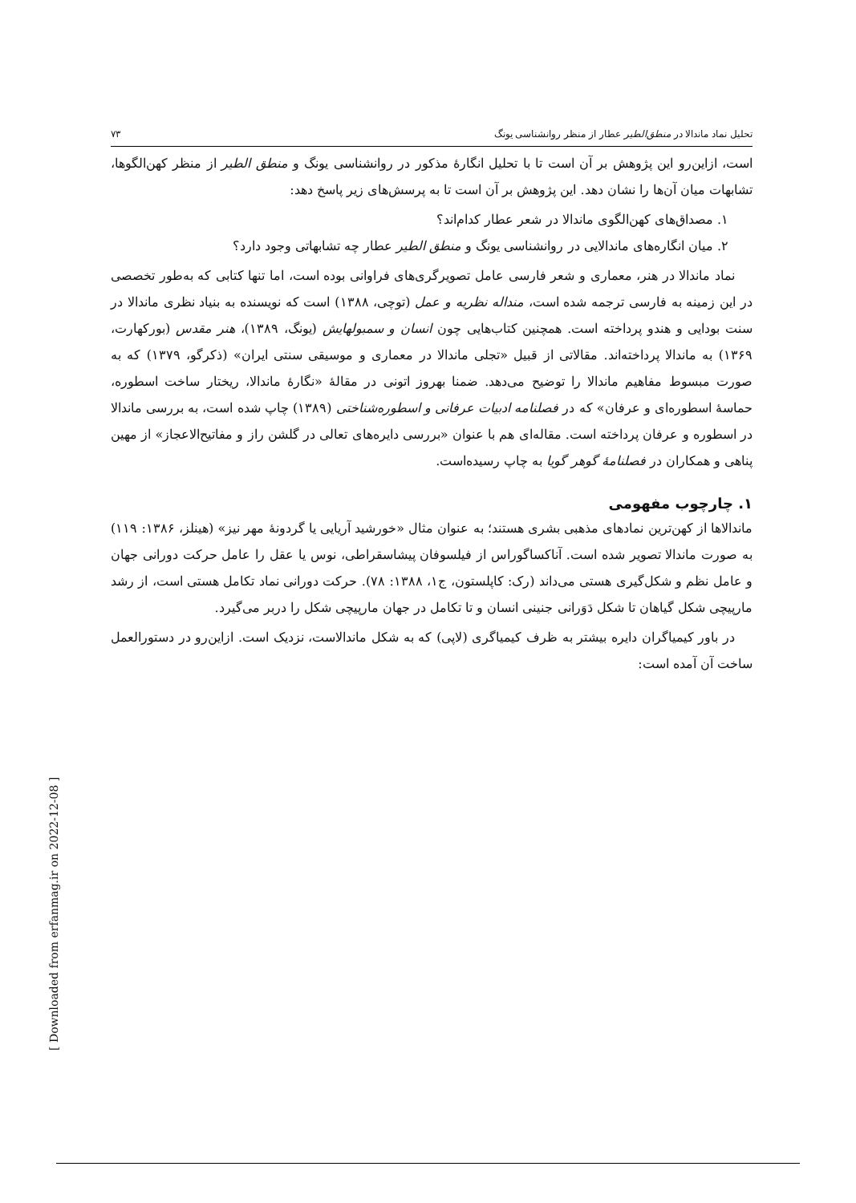تحلیل نماد ماندالا در منطق‌الطیر عطار از منظر روانشناسی یونگ ۷۳
است، ازاین‌رو این پژوهش بر آن است تا با تحلیل انگارهٔ مذکور در روانشناسی یونگ و منطق الطیر از منظر کهن‌الگوها، تشابهات میان آن‌ها را نشان دهد. این پژوهش بر آن است تا به پرسش‌های زیر پاسخ دهد:
۱. مصداق‌های کهن‌الگوی ماندالا در شعر عطار کدام‌اند؟
۲. میان انگاره‌های ماندالایی در روانشناسی یونگ و منطق الطیر عطار چه تشابهاتی وجود دارد؟
نماد ماندالا در هنر، معماری و شعر فارسی عامل تصویرگری‌های فراوانی بوده است، اما تنها کتابی که به‌طور تخصصی در این زمینه به فارسی ترجمه شده است، منداله نظریه و عمل (توچی، ۱۳۸۸) است که نویسنده به بنیاد نظری ماندالا در سنت بودایی و هندو پرداخته است. همچنین کتاب‌هایی چون انسان و سمبولهایش (یونگ، ۱۳۸۹)، هنر مقدس (بورکهارت، ۱۳۶۹) به ماندالا پرداخته‌اند. مقالاتی از قبیل «تجلی ماندالا در معماری و موسیقی سنتی ایران» (ذکرگو، ۱۳۷۹) که به صورت مبسوط مفاهیم ماندالا را توضیح می‌دهد. ضمنا بهروز اتونی در مقالهٔ «نگارهٔ ماندالا، ریختار ساخت اسطوره، حماسهٔ اسطوره‌ای و عرفان» که در فصلنامه ادبیات عرفانی و اسطوره‌شناختی (۱۳۸۹) چاپ شده است، به بررسی ماندالا در اسطوره و عرفان پرداخته است. مقاله‌ای هم با عنوان «بررسی دایره‌های تعالی در گلشن راز و مفاتیح‌الاعجاز» از مهین پناهی و همکاران در فصلنامهٔ گوهر گویا به چاپ رسیده‌است.
۱. چارچوب مفهومی
ماندالاها از کهن‌ترین نمادهای مذهبی بشری هستند؛ به عنوان مثال «خورشید آریایی یا گردونهٔ مهر نیز» (هینلز، ۱۳۸۶: ۱۱۹) به صورت ماندالا تصویر شده است. آناکساگوراس از فیلسوفان پیشاسقراطی، نوس یا عقل را عامل حرکت دورانی جهان و عامل نظم و شکل‌گیری هستی می‌داند (رک: کاپلستون، ج۱، ۱۳۸۸: ۷۸). حرکت دورانی نماد تکامل هستی است، از رشد مارپیچی شکل گیاهان تا شکل دَوَرانی جنینی انسان و تا تکامل در جهان مارپیچی شکل را دربر می‌گیرد.
در باور کیمیاگران دایره بیشتر به ظرف کیمیاگری (لاپی) که به شکل ماندالاست، نزدیک است. ازاین‌رو در دستورالعمل ساخت آن آمده است:
[ Downloaded from erfanmag.ir on 2022-12-08 ]